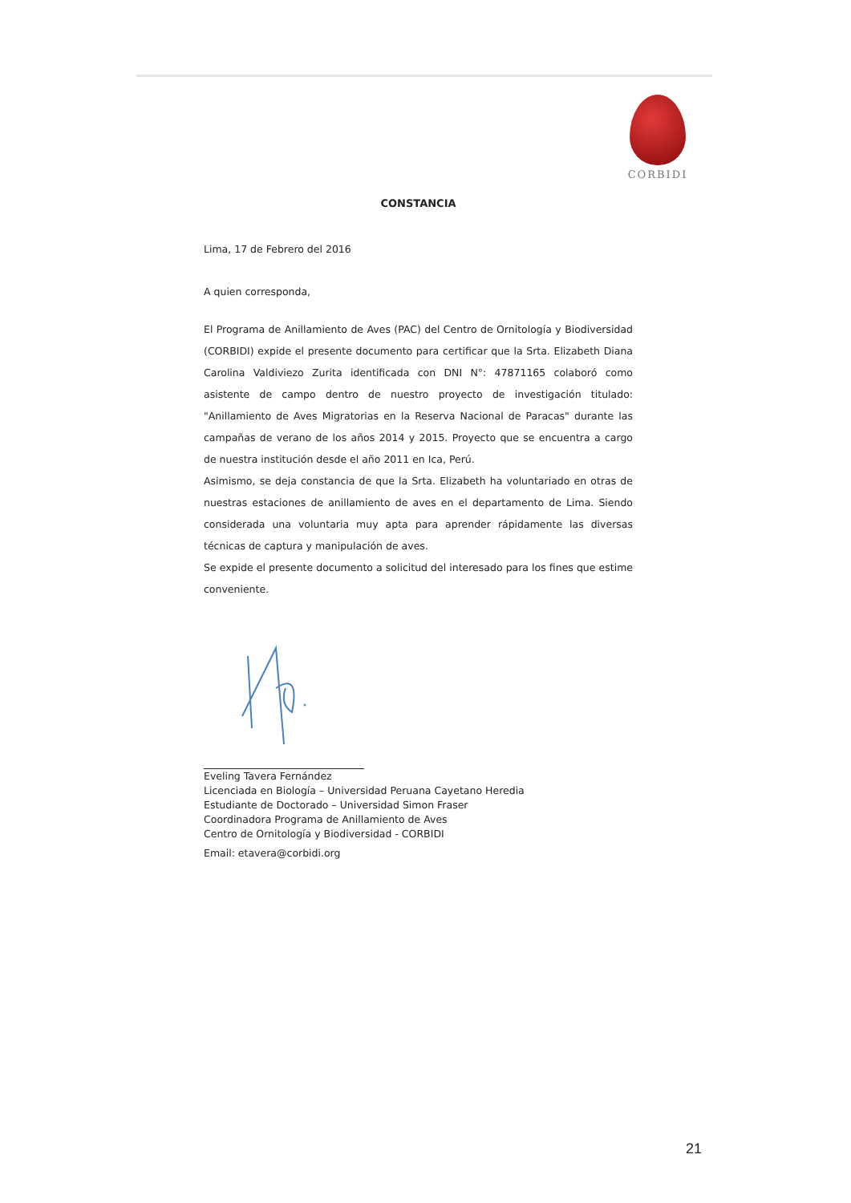CORBIDI
CONSTANCIA
Lima, 17 de Febrero del 2016
A quien corresponda,
El Programa de Anillamiento de Aves (PAC) del Centro de Ornitología y Biodiversidad (CORBIDI) expide el presente documento para certificar que la Srta. Elizabeth Diana Carolina Valdiviezo Zurita identificada con DNI N°: 47871165 colaboró como asistente de campo dentro de nuestro proyecto de investigación titulado: "Anillamiento de Aves Migratorias en la Reserva Nacional de Paracas" durante las campañas de verano de los años 2014 y 2015. Proyecto que se encuentra a cargo de nuestra institución desde el año 2011 en Ica, Perú.
Asimismo, se deja constancia de que la Srta. Elizabeth ha voluntariado en otras de nuestras estaciones de anillamiento de aves en el departamento de Lima. Siendo considerada una voluntaria muy apta para aprender rápidamente las diversas técnicas de captura y manipulación de aves.
Se expide el presente documento a solicitud del interesado para los fines que estime conveniente.
Eveling Tavera Fernández
Licenciada en Biología – Universidad Peruana Cayetano Heredia
Estudiante de Doctorado – Universidad Simon Fraser
Coordinadora Programa de Anillamiento de Aves
Centro de Ornitología y Biodiversidad - CORBIDI
Email: etavera@corbidi.org
21